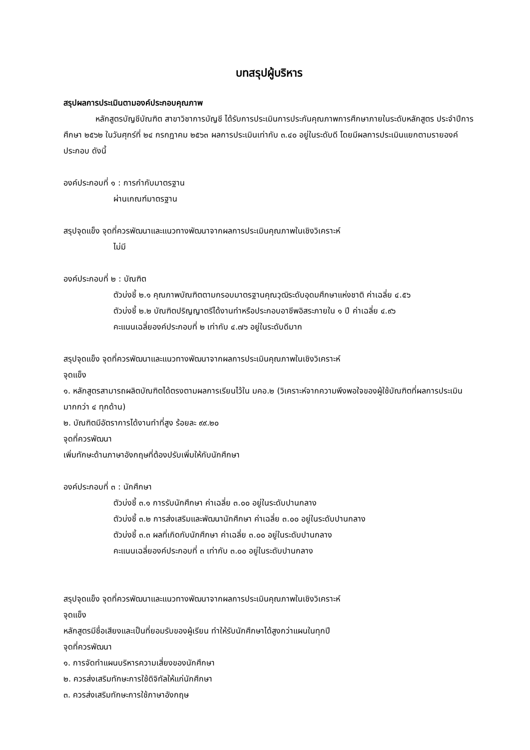บทสรุปผู้บริหาร
สรุปผลการประเมินตามองค์ประกอบคุณภาพ
หลักสูตรบัญชีบัณฑิต สาขาวิชาการบัญชี ได้รับการประเมินการประกันคุณภาพการศึกษาภายในระดับหลักสูตร ประจำปีการศึกษา ๒๕๖๒ ในวันศุกร์ที่ ๒๔ กรกฎาคม ๒๕๖๓ ผลการประเมินเท่ากับ ๓.๔๐ อยู่ในระดับดี โดยมีผลการประเมินแยกตามรายองค์ประกอบ ดังนี้
องค์ประกอบที่ ๑ : การกำกับมาตรฐาน
ผ่านเกณฑ์มาตรฐาน
สรุปจุดแข็ง จุดที่ควรพัฒนาและแนวทางพัฒนาจากผลการประเมินคุณภาพในเชิงวิเคราะห์
ไม่มี
องค์ประกอบที่ ๒ : บัณฑิต
ตัวบ่งชี้ ๒.๑ คุณภาพบัณฑิตตามกรอบมาตรฐานคุณวุฒิระดับอุดมศึกษาแห่งชาติ ค่าเฉลี่ย ๔.๕๖
ตัวบ่งชี้ ๒.๒ บัณฑิตปริญญาตรีได้งานทำหรือประกอบอาชีพอิสระภายใน ๑ ปี ค่าเฉลี่ย ๔.๙๖
คะแนนเฉลี่ยองค์ประกอบที่ ๒ เท่ากับ ๔.๗๖ อยู่ในระดับดีมาก
สรุปจุดแข็ง จุดที่ควรพัฒนาและแนวทางพัฒนาจากผลการประเมินคุณภาพในเชิงวิเคราะห์
จุดแข็ง
๑. หลักสูตรสามารถผลิตบัณฑิตได้ตรงตามผลการเรียนไว้ใน มคอ.๒ (วิเคราะห์จากความพึงพอใจของผู้ใช้บัณฑิตที่ผลการประเมินมากกว่า ๔ ทุกด้าน)
๒. บัณฑิตมีอัตราการได้งานทำที่สูง ร้อยละ ๙๙.๒๐
จุดที่ควรพัฒนา
เพิ่มทักษะด้านภาษาอังกฤษที่ต้องปรับเพิ่มให้กับนักศึกษา
องค์ประกอบที่ ๓ : นักศึกษา
ตัวบ่งชี้ ๓.๑ การรับนักศึกษา ค่าเฉลี่ย ๓.๐๐ อยู่ในระดับปานกลาง
ตัวบ่งชี้ ๓.๒ การส่งเสริมและพัฒนานักศึกษา ค่าเฉลี่ย ๓.๐๐ อยู่ในระดับปานกลาง
ตัวบ่งชี้ ๓.๓ ผลที่เกิดกับนักศึกษา ค่าเฉลี่ย ๓.๐๐ อยู่ในระดับปานกลาง
คะแนนเฉลี่ยองค์ประกอบที่ ๓ เท่ากับ ๓.๐๐ อยู่ในระดับปานกลาง
สรุปจุดแข็ง จุดที่ควรพัฒนาและแนวทางพัฒนาจากผลการประเมินคุณภาพในเชิงวิเคราะห์
จุดแข็ง
หลักสูตรมีชื่อเสียงและเป็นที่ยอมรับของผู้เรียน ทำให้รับนักศึกษาได้สูงกว่าแผนในทุกปี
จุดที่ควรพัฒนา
๑. การจัดทำแผนบริหารความเสี่ยงของนักศึกษา
๒. ควรส่งเสริมทักษะการใช้ดิจิทัลให้แก่นักศึกษา
๓. ควรส่งเสริมทักษะการใช้ภาษาอังกฤษ